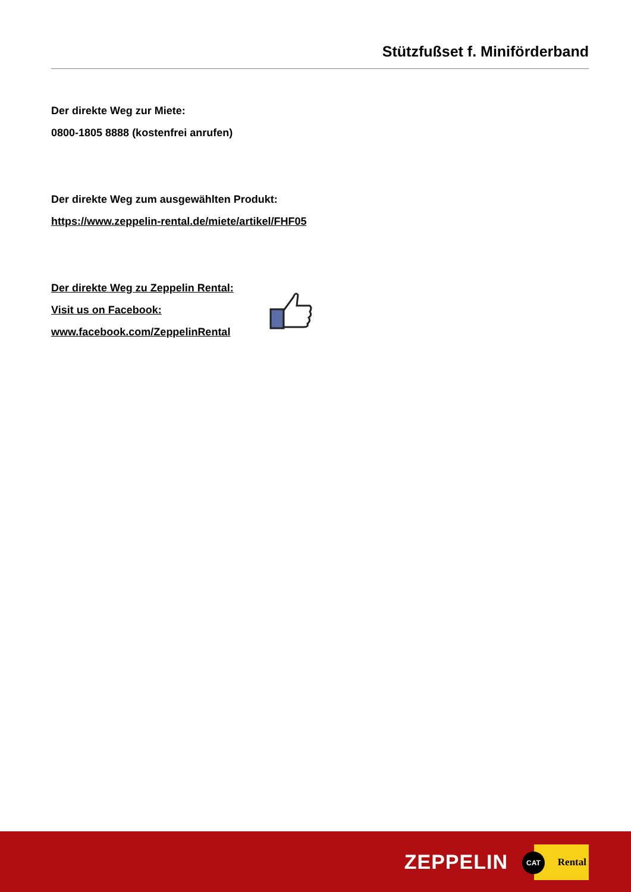Stützfußset f. Miniförderband
Der direkte Weg zur Miete:
0800-1805 8888 (kostenfrei anrufen)
Der direkte Weg zum ausgewählten Produkt:
https://www.zeppelin-rental.de/miete/artikel/FHF05
Der direkte Weg zu Zeppelin Rental:
Visit us on Facebook:
www.facebook.com/ZeppelinRental
ZEPPELIN CAT Rental